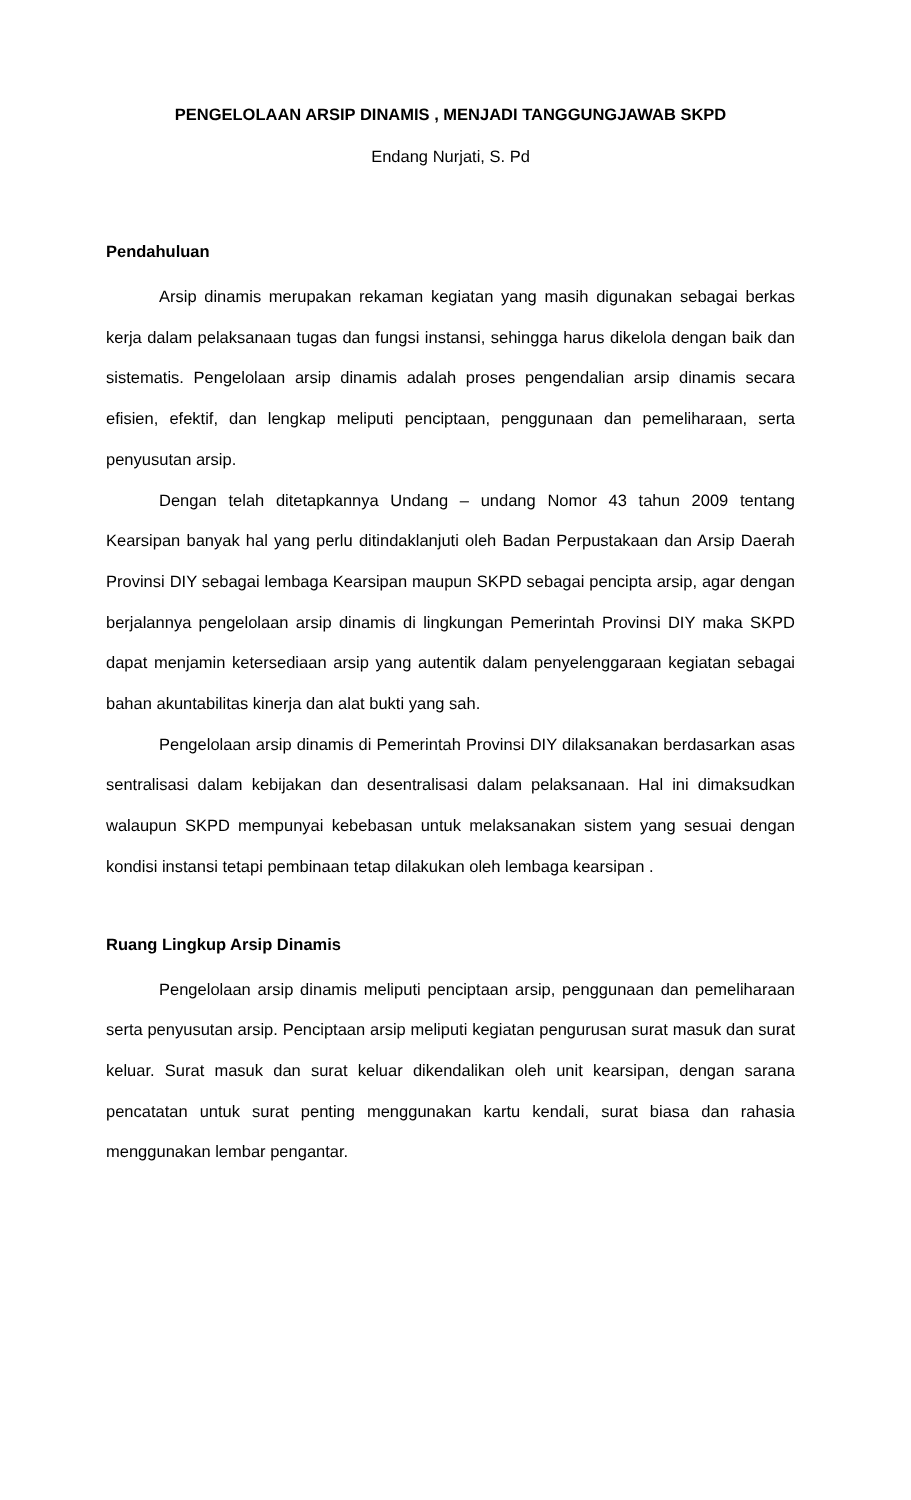PENGELOLAAN ARSIP DINAMIS , MENJADI TANGGUNGJAWAB SKPD
Endang Nurjati, S. Pd
Pendahuluan
Arsip dinamis merupakan rekaman kegiatan yang masih digunakan sebagai berkas kerja dalam pelaksanaan tugas dan fungsi instansi, sehingga harus dikelola dengan baik dan sistematis. Pengelolaan arsip dinamis adalah proses pengendalian arsip dinamis secara efisien, efektif, dan lengkap meliputi penciptaan, penggunaan dan pemeliharaan, serta penyusutan arsip.
Dengan telah ditetapkannya Undang – undang Nomor 43 tahun 2009 tentang Kearsipan banyak hal yang perlu ditindaklanjuti oleh Badan Perpustakaan dan Arsip Daerah Provinsi DIY sebagai lembaga Kearsipan maupun SKPD sebagai pencipta arsip, agar dengan berjalannya pengelolaan arsip dinamis di lingkungan Pemerintah Provinsi DIY maka SKPD dapat menjamin ketersediaan arsip yang autentik dalam penyelenggaraan kegiatan sebagai bahan akuntabilitas kinerja dan alat bukti yang sah.
Pengelolaan arsip dinamis di Pemerintah Provinsi DIY dilaksanakan berdasarkan asas sentralisasi dalam kebijakan dan desentralisasi dalam pelaksanaan. Hal ini dimaksudkan walaupun SKPD mempunyai kebebasan untuk melaksanakan sistem yang sesuai dengan kondisi instansi tetapi pembinaan tetap dilakukan oleh lembaga kearsipan .
Ruang Lingkup Arsip Dinamis
Pengelolaan arsip dinamis meliputi penciptaan arsip, penggunaan dan pemeliharaan serta penyusutan arsip. Penciptaan arsip meliputi kegiatan pengurusan surat masuk dan surat keluar. Surat masuk dan surat keluar dikendalikan oleh unit kearsipan, dengan sarana pencatatan untuk surat penting menggunakan kartu kendali, surat biasa dan rahasia menggunakan lembar pengantar.